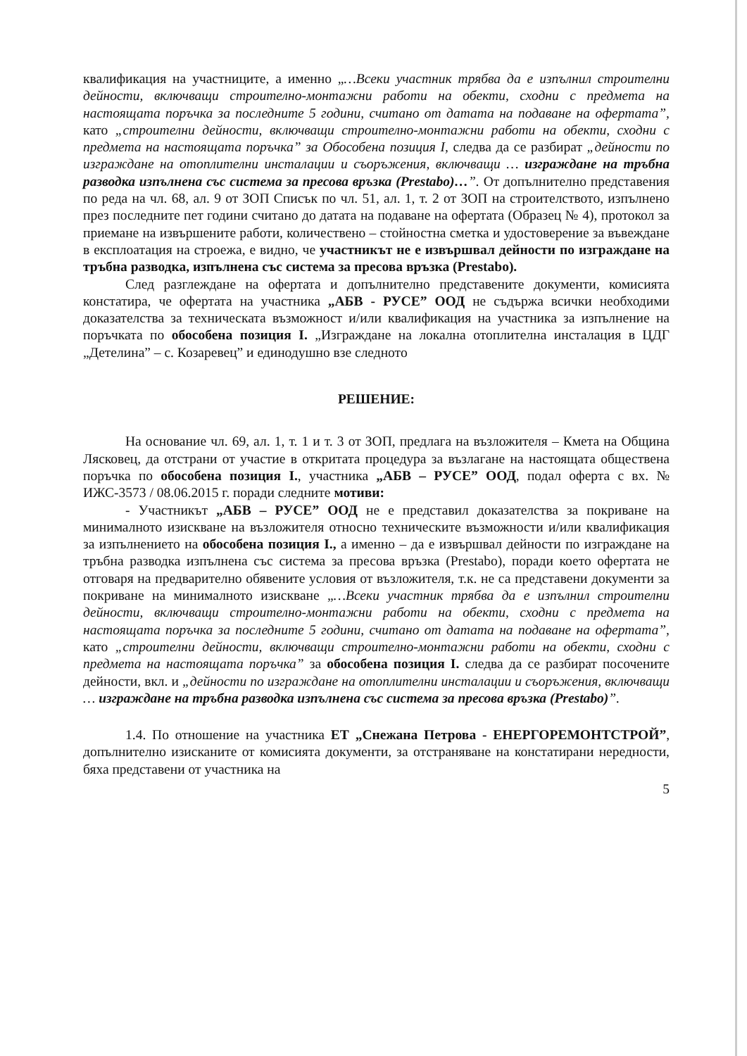квалификация на участниците, а именно „…Всеки участник трябва да е изпълнил строителни дейности, включващи строително-монтажни работи на обекти, сходни с предмета на настоящата поръчка за последните 5 години, считано от датата на подаване на офертата”, като „строителни дейности, включващи строително-монтажни работи на обекти, сходни с предмета на настоящата поръчка” за Обособена позиция I, следва да се разбират „дейности по изграждане на отоплителни инсталации и съоръжения, включващи … изграждане на тръбна разводка изпълнена със система за пресова връзка (Prestabo)…”. От допълнително представения по реда на чл. 68, ал. 9 от ЗОП Списък по чл. 51, ал. 1, т. 2 от ЗОП на строителството, изпълнено през последните пет години считано до датата на подаване на офертата (Образец № 4), протокол за приемане на извършените работи, количествено – стойностна сметка и удостоверение за въвеждане в експлоатация на строежа, е видно, че участникът не е извършвал дейности по изграждане на тръбна разводка, изпълнена със система за пресова връзка (Prestabo).
След разглеждане на офертата и допълнително представените документи, комисията констатира, че офертата на участника „АБВ - РУСЕ” ООД не съдържа всички необходими доказателства за техническата възможност и/или квалификация на участника за изпълнение на поръчката по обособена позиция I. „Изграждане на локална отоплителна инсталация в ЦДГ „Детелина” – с. Козаревец” и единодушно взе следното
РЕШЕНИЕ:
На основание чл. 69, ал. 1, т. 1 и т. 3 от ЗОП, предлага на възложителя – Кмета на Община Лясковец, да отстрани от участие в откритата процедура за възлагане на настоящата обществена поръчка по обособена позиция I., участника „АБВ – РУСЕ” ООД, подал оферта с вх. № ИЖС-3573 / 08.06.2015 г. поради следните мотиви:
- Участникът „АБВ – РУСЕ” ООД не е представил доказателства за покриване на минималното изискване на възложителя относно техническите възможности и/или квалификация за изпълнението на обособена позиция I., а именно – да е извършвал дейности по изграждане на тръбна разводка изпълнена със система за пресова връзка (Prestabo), поради което офертата не отговаря на предварително обявените условия от възложителя, т.к. не са представени документи за покриване на минималното изискване „…Всеки участник трябва да е изпълнил строителни дейности, включващи строително-монтажни работи на обекти, сходни с предмета на настоящата поръчка за последните 5 години, считано от датата на подаване на офертата”, като „строителни дейности, включващи строително-монтажни работи на обекти, сходни с предмета на настоящата поръчка” за обособена позиция I. следва да се разбират посочените дейности, вкл. и „дейности по изграждане на отоплителни инсталации и съоръжения, включващи … изграждане на тръбна разводка изпълнена със система за пресова връзка (Prestabo)”.
1.4. По отношение на участника ЕТ „Снежана Петрова - ЕНЕРГОРЕМОНТСТРОЙ”, допълнително изисканите от комисията документи, за отстраняване на констатирани нередности, бяха представени от участника на
5